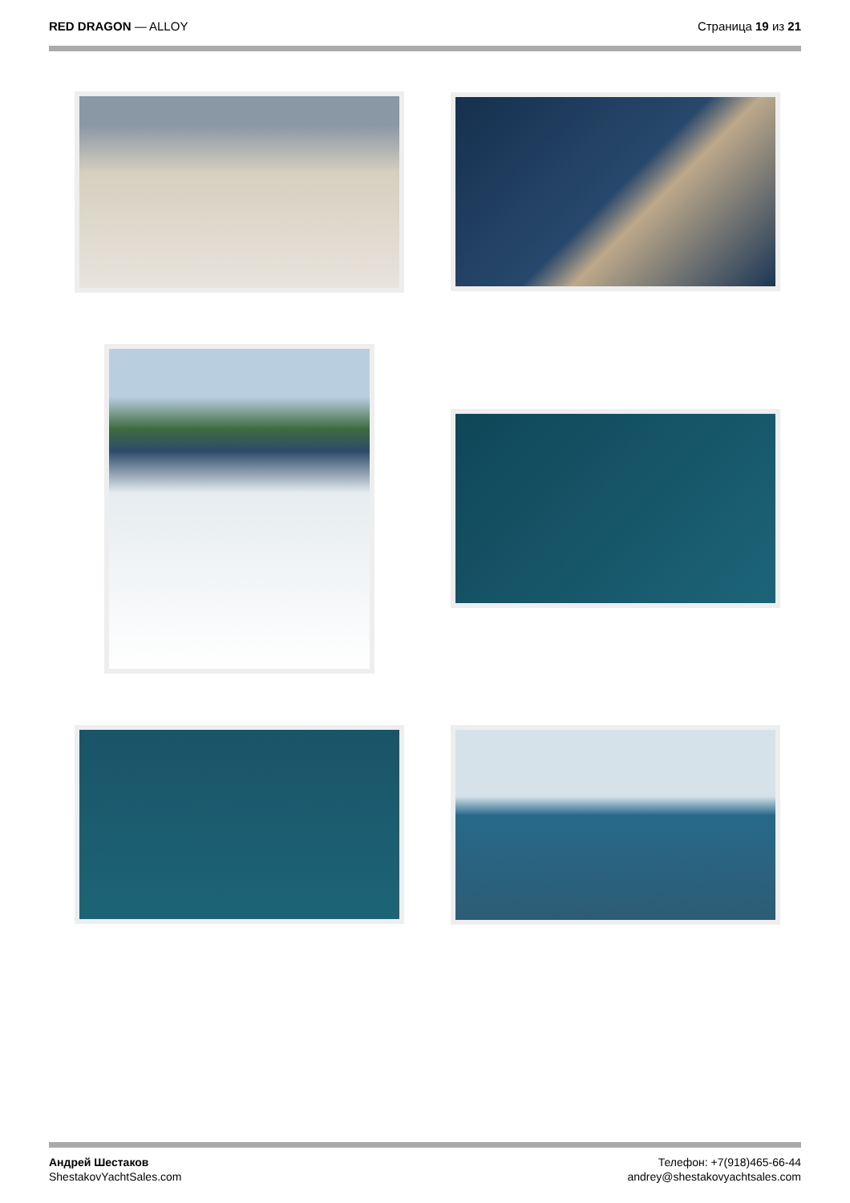RED DRAGON — ALLOY Страница 19 из 21
Андрей Шестаков
ShestakovYachtSales.com
Телефон: +7(918)465-66-44
andrey@shestakovyachtsales.com